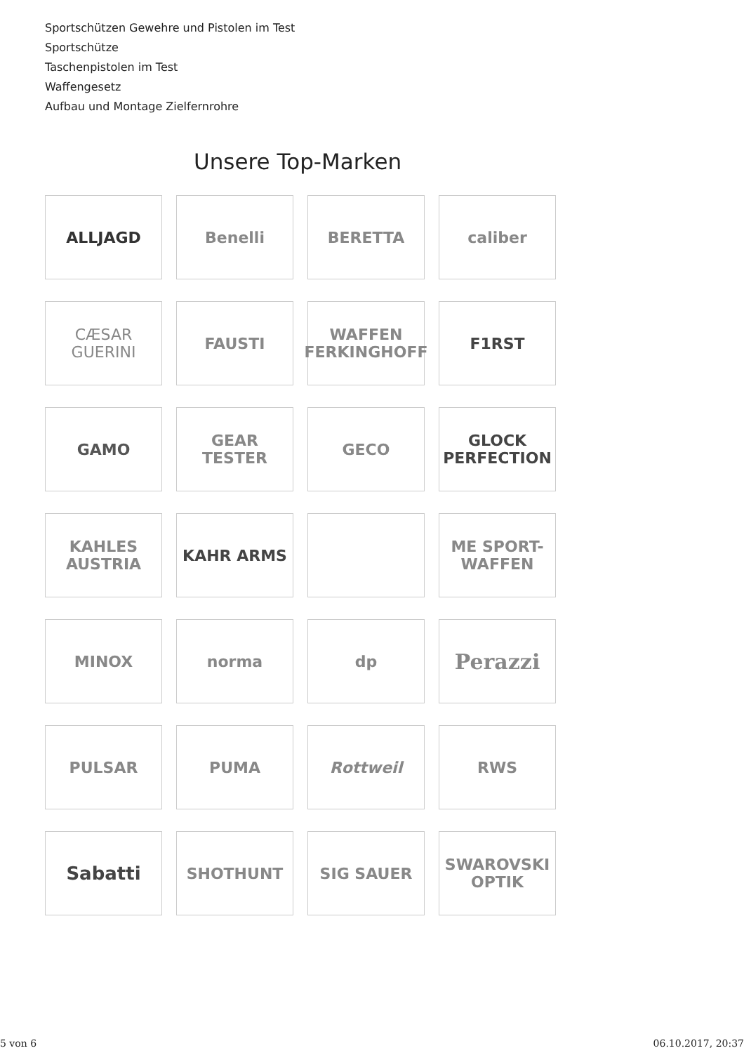Sportschützen Gewehre und Pistolen im Test
Sportschütze
Taschenpistolen im Test
Waffengesetz
Aufbau und Montage Zielfernrohre
Unsere Top-Marken
ALLJAGD
Benelli
BERETTA
caliber
CÆSAR GUERINI
FAUSTI
WAFFEN FERKINGHOFF
F1RST
GAMO
GEAR TESTER
GECO
GLOCK PERFECTION
KAHLES AUSTRIA
KAHR ARMS
ME SPORT-WAFFEN
MINOX
norma
dp
Perazzi
PULSAR
PUMA
Rottweil
RWS
Sabatti
SHOTHUNT
SIG SAUER
SWAROVSKI OPTIK
5 von 6 06.10.2017, 20:37